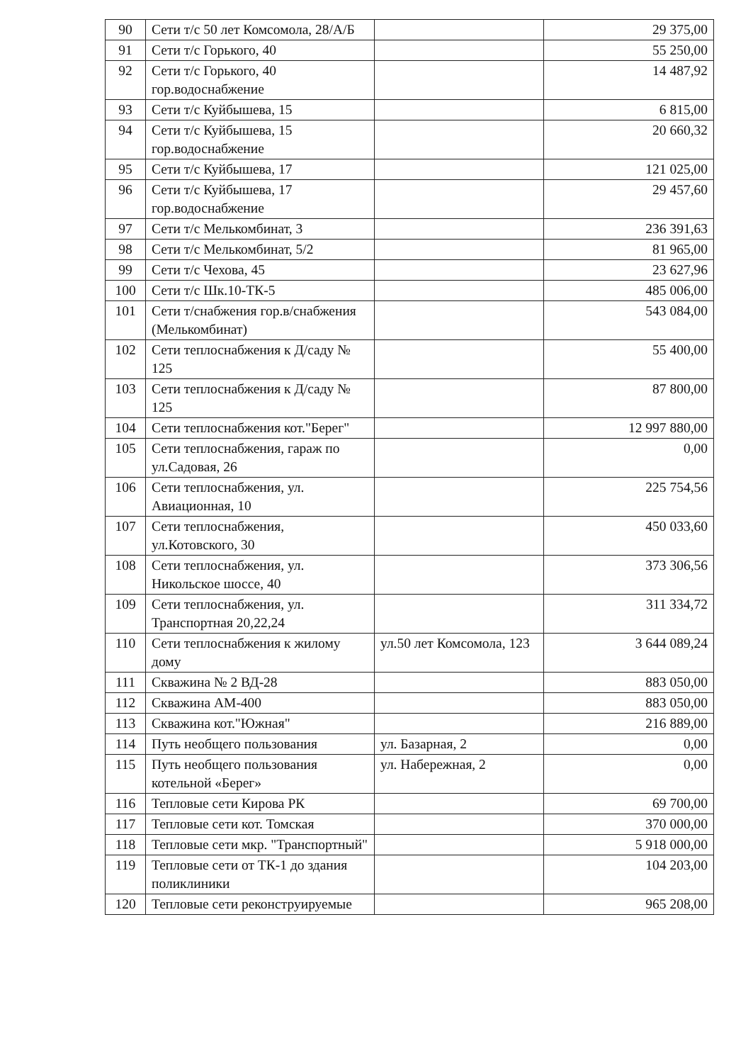| 90 | Сети т/с 50 лет Комсомола, 28/А/Б | | 29 375,00 |
| 91 | Сети т/с Горького, 40 | | 55 250,00 |
| 92 | Сети т/с Горького, 40 гор.водоснабжение | | 14 487,92 |
| 93 | Сети т/с Куйбышева, 15 | | 6 815,00 |
| 94 | Сети т/с Куйбышева, 15 гор.водоснабжение | | 20 660,32 |
| 95 | Сети т/с Куйбышева, 17 | | 121 025,00 |
| 96 | Сети т/с Куйбышева, 17 гор.водоснабжение | | 29 457,60 |
| 97 | Сети т/с Мелькомбинат, 3 | | 236 391,63 |
| 98 | Сети т/с Мелькомбинат, 5/2 | | 81 965,00 |
| 99 | Сети т/с Чехова, 45 | | 23 627,96 |
| 100 | Сети т/с Шк.10-ТК-5 | | 485 006,00 |
| 101 | Сети т/снабжения гор.в/снабжения (Мелькомбинат) | | 543 084,00 |
| 102 | Сети теплоснабжения к Д/саду № 125 | | 55 400,00 |
| 103 | Сети теплоснабжения к Д/саду № 125 | | 87 800,00 |
| 104 | Сети теплоснабжения кот."Берег" | | 12 997 880,00 |
| 105 | Сети теплоснабжения, гараж по ул.Садовая, 26 | | 0,00 |
| 106 | Сети теплоснабжения, ул. Авиационная, 10 | | 225 754,56 |
| 107 | Сети теплоснабжения, ул.Котовского, 30 | | 450 033,60 |
| 108 | Сети теплоснабжения, ул. Никольское шоссе, 40 | | 373 306,56 |
| 109 | Сети теплоснабжения, ул. Транспортная 20,22,24 | | 311 334,72 |
| 110 | Сети теплоснабжения к жилому дому | ул.50 лет Комсомола, 123 | 3 644 089,24 |
| 111 | Скважина № 2 ВД-28 | | 883 050,00 |
| 112 | Скважина АМ-400 | | 883 050,00 |
| 113 | Скважина кот."Южная" | | 216 889,00 |
| 114 | Путь необщего пользования | ул. Базарная, 2 | 0,00 |
| 115 | Путь необщего пользования котельной «Берег» | ул. Набережная, 2 | 0,00 |
| 116 | Тепловые сети Кирова РК | | 69 700,00 |
| 117 | Тепловые сети кот. Томская | | 370 000,00 |
| 118 | Тепловые сети мкр. "Транспортный" | | 5 918 000,00 |
| 119 | Тепловые сети от ТК-1 до здания поликлиники | | 104 203,00 |
| 120 | Тепловые сети реконструируемые | | 965 208,00 |